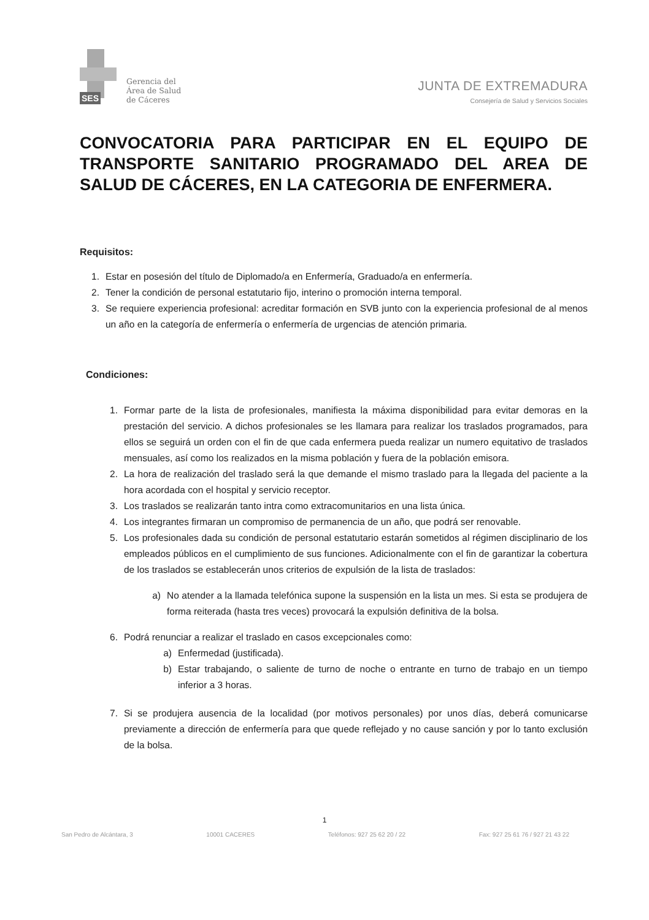SES
Gerencia del
Área de Salud
de Cáceres
JUNTA DE EXTREMADURA
Consejería de Salud y Servicios Sociales
CONVOCATORIA PARA PARTICIPAR EN EL EQUIPO DE TRANSPORTE SANITARIO PROGRAMADO DEL AREA DE SALUD DE CÁCERES, EN LA CATEGORIA DE ENFERMERA.
Requisitos:
1. Estar en posesión del título de Diplomado/a en Enfermería, Graduado/a en enfermería.
2. Tener la condición de personal estatutario fijo, interino o promoción interna temporal.
3. Se requiere experiencia profesional: acreditar formación en SVB junto con la experiencia profesional de al menos un año en la categoría de enfermería o enfermería de urgencias de atención primaria.
Condiciones:
1. Formar parte de la lista de profesionales, manifiesta la máxima disponibilidad para evitar demoras en la prestación del servicio. A dichos profesionales se les llamara para realizar los traslados programados, para ellos se seguirá un orden con el fin de que cada enfermera pueda realizar un numero equitativo de traslados mensuales, así como los realizados en la misma población y fuera de la población emisora.
2. La hora de realización del traslado será la que demande el mismo traslado para la llegada del paciente a la hora acordada con el hospital y servicio receptor.
3. Los traslados se realizarán tanto intra como extracomunitarios en una lista única.
4. Los integrantes firmaran un compromiso de permanencia de un año, que podrá ser renovable.
5. Los profesionales dada su condición de personal estatutario estarán sometidos al régimen disciplinario de los empleados públicos en el cumplimiento de sus funciones. Adicionalmente con el fin de garantizar la cobertura de los traslados se establecerán unos criterios de expulsión de la lista de traslados:
a) No atender a la llamada telefónica supone la suspensión en la lista un mes. Si esta se produjera de forma reiterada (hasta tres veces) provocará la expulsión definitiva de la bolsa.
6. Podrá renunciar a realizar el traslado en casos excepcionales como:
a) Enfermedad (justificada).
b) Estar trabajando, o saliente de turno de noche o entrante en turno de trabajo en un tiempo inferior a 3 horas.
7. Si se produjera ausencia de la localidad (por motivos personales) por unos días, deberá comunicarse previamente a dirección de enfermería para que quede reflejado y no cause sanción y por lo tanto exclusión de la bolsa.
1
San Pedro de Alcántara, 3 10001 CACERES Teléfonos: 927 25 62 20 / 22 Fax: 927 25 61 76 / 927 21 43 22